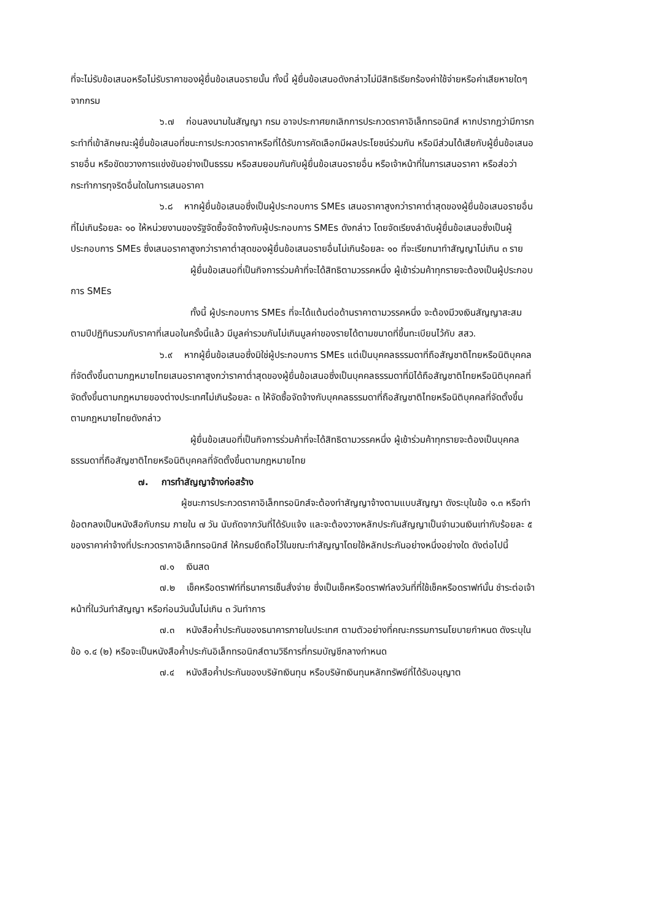ที่จะไม่รับข้อเสนอหรือไม่รับราคาของผู้ยื่นข้อเสนอรายนั้น ทั้งนี้ ผู้ยื่นข้อเสนอดังกล่าวไม่มีสิทธิเรียกร้องค่าใช้จ่ายหรือค่าเสียหายใดๆ จากกรม
๖.๗ ก่อนลงนามในสัญญา กรม อาจประกาศยกเลิกการประกวดราคาอิเล็กทรอนิกส์ หากปรากฏว่ามีการกระทำที่เข้าลักษณะผู้ยื่นข้อเสนอที่ชนะการประกวดราคาหรือที่ได้รับการคัดเลือกมีผลประโยชน์ร่วมกัน หรือมีส่วนได้เสียกับผู้ยื่นข้อเสนอรายอื่น หรือขัดขวางการแข่งขันอย่างเป็นธรรม หรือสมยอมกันกับผู้ยื่นข้อเสนอรายอื่น หรือเจ้าหน้าที่ในการเสนอราคา หรือส่อว่ากระทำการทุจริตอื่นใดในการเสนอราคา
๖.๘ หากผู้ยื่นข้อเสนอซึ่งเป็นผู้ประกอบการ SMEs เสนอราคาสูงกว่าราคาต่ำสุดของผู้ยื่นข้อเสนอรายอื่นที่ไม่เกินร้อยละ ๑๐ ให้หน่วยงานของรัฐจัดซื้อจัดจ้างกับผู้ประกอบการ SMEs ดังกล่าว โดยจัดเรียงลำดับผู้ยื่นข้อเสนอซึ่งเป็นผู้ประกอบการ SMEs ซึ่งเสนอราคาสูงกว่าราคาต่ำสุดของผู้ยื่นข้อเสนอรายอื่นไม่เกินร้อยละ ๑๐ ที่จะเรียกมาทำสัญญาไม่เกิน ๓ ราย
ผู้ยื่นข้อเสนอที่เป็นกิจการร่วมค้าที่จะได้สิทธิตามวรรคหนึ่ง ผู้เข้าร่วมค้าทุกรายจะต้องเป็นผู้ประกอบการ SMEs
ทั้งนี้ ผู้ประกอบการ SMEs ที่จะได้แต้มต่อด้านราคาตามวรรคหนึ่ง จะต้องมีวงเงินสัญญาสะสมตามปีปฏิทินรวมกับราคาที่เสนอในครั้งนี้แล้ว มีมูลค่ารวมกันไม่เกินมูลค่าของรายได้ตามขนาดที่ขึ้นทะเบียนไว้กับ สสว.
๖.๙ หากผู้ยื่นข้อเสนอซึ่งมิใช่ผู้ประกอบการ SMEs แต่เป็นบุคคลธรรมดาที่ถือสัญชาติไทยหรือนิติบุคคลที่จัดตั้งขึ้นตามกฎหมายไทยเสนอราคาสูงกว่าราคาต่ำสุดของผู้ยื่นข้อเสนอซึ่งเป็นบุคคลธรรมดาที่มิได้ถือสัญชาติไทยหรือนิติบุคคลที่จัดตั้งขึ้นตามกฎหมายของต่างประเทศไม่เกินร้อยละ ๓ ให้จัดซื้อจัดจ้างกับบุคคลธรรมดาที่ถือสัญชาติไทยหรือนิติบุคคลที่จัดตั้งขึ้นตามกฎหมายไทยดังกล่าว
ผู้ยื่นข้อเสนอที่เป็นกิจการร่วมค้าที่จะได้สิทธิตามวรรคหนึ่ง ผู้เข้าร่วมค้าทุกรายจะต้องเป็นบุคคลธรรมดาที่ถือสัญชาติไทยหรือนิติบุคคลที่จัดตั้งขึ้นตามกฎหมายไทย
๗. การทำสัญญาจ้างก่อสร้าง
ผู้ชนะการประกวดราคาอิเล็กทรอนิกส์จะต้องทำสัญญาจ้างตามแบบสัญญา ดังระบุในข้อ ๑.๓ หรือทำข้อตกลงเป็นหนังสือกับกรม ภายใน ๗ วัน นับถัดจากวันที่ได้รับแจ้ง และจะต้องวางหลักประกันสัญญาเป็นจำนวนเงินเท่ากับร้อยละ ๕ ของราคาค่าจ้างที่ประกวดราคาอิเล็กทรอนิกส์ ให้กรมยึดถือไว้ในขณะทำสัญญาโดยใช้หลักประกันอย่างหนึ่งอย่างใด ดังต่อไปนี้
๗.๑ เงินสด
๗.๒ เช็คหรือดราฟท์ที่ธนาคารเซ็นสั่งจ่าย ซึ่งเป็นเช็คหรือดราฟท์ลงวันที่ที่ใช้เช็คหรือดราฟท์นั้น ชำระต่อเจ้าหน้าที่ในวันทำสัญญา หรือก่อนวันนั้นไม่เกิน ๓ วันทำการ
๗.๓ หนังสือค้ำประกันของธนาคารภายในประเทศ ตามตัวอย่างที่คณะกรรมการนโยบายกำหนด ดังระบุในข้อ ๑.๔ (๒) หรือจะเป็นหนังสือค้ำประกันอิเล็กทรอนิกส์ตามวิธีการที่กรมบัญชีกลางกำหนด
๗.๔ หนังสือค้ำประกันของบริษัทเงินทุน หรือบริษัทเงินทุนหลักทรัพย์ที่ได้รับอนุญาต